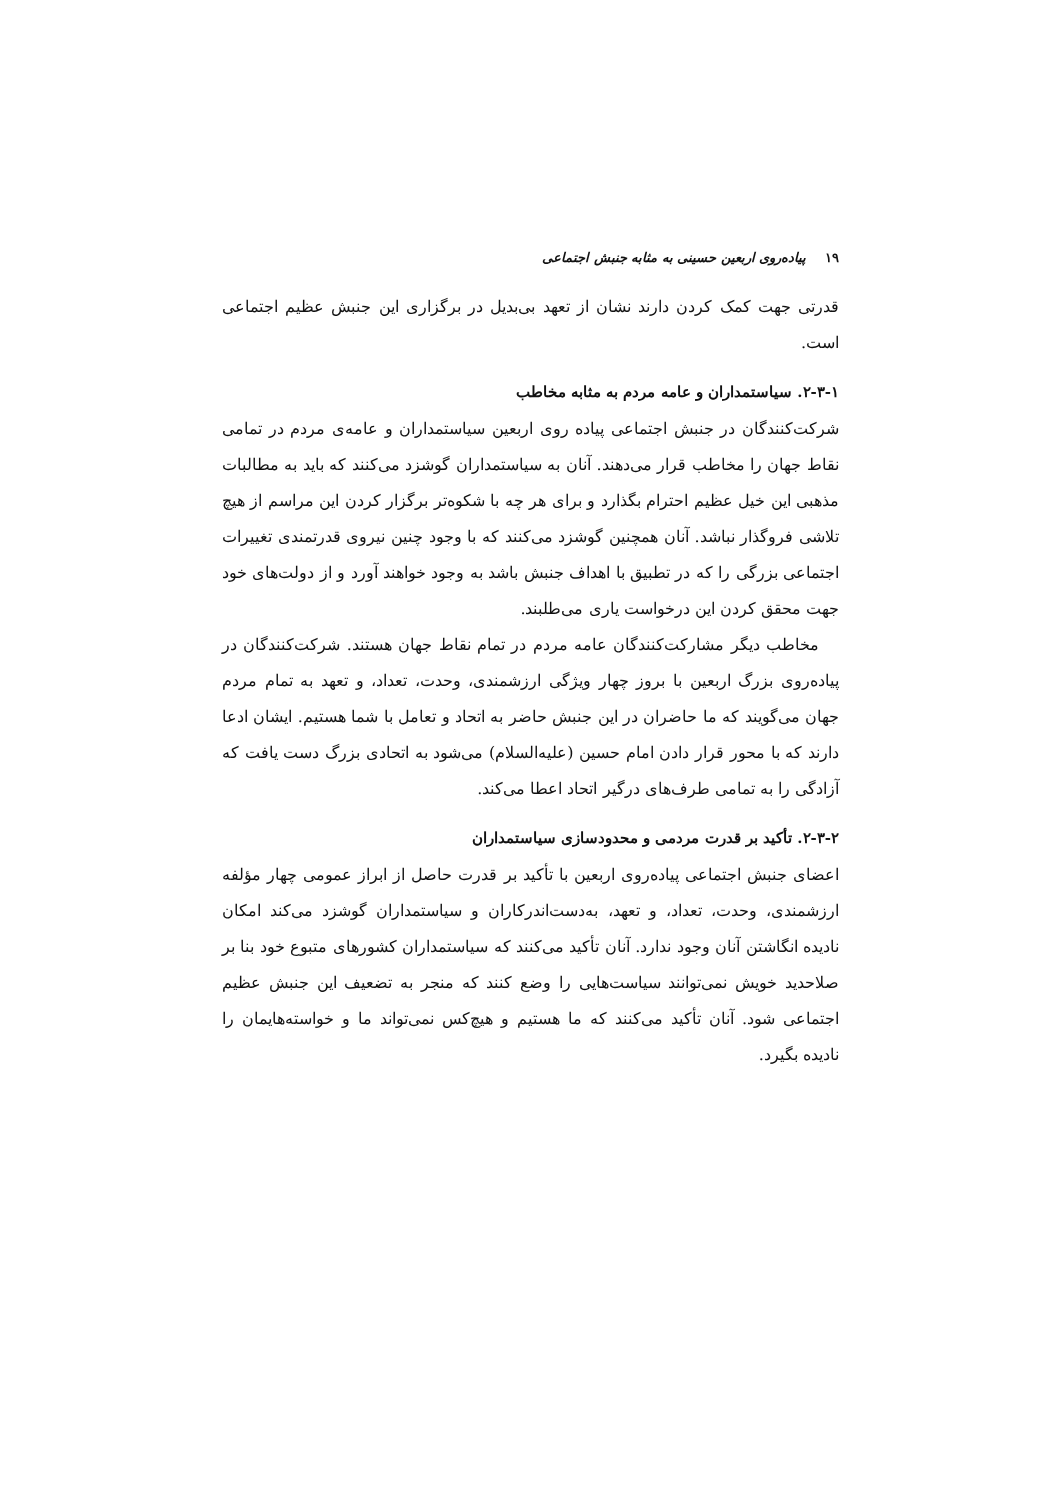۱۹ پیاده‌روی اربعین حسینی به مثابه جنبش اجتماعی
قدرتی جهت کمک کردن دارند نشان از تعهد بی‌بدیل در برگزاری این جنبش عظیم اجتماعی است.
۲-۳-۱. سیاستمداران و عامه مردم به مثابه مخاطب
شرکت‌کنندگان در جنبش اجتماعی پیاده روی اربعین سیاستمداران و عامه‌ی مردم در تمامی نقاط جهان را مخاطب قرار می‌دهند. آنان به سیاستمداران گوشزد می‌کنند که باید به مطالبات مذهبی این خیل عظیم احترام بگذارد و برای هر چه با شکوه‌تر برگزار کردن این مراسم از هیچ تلاشی فروگذار نباشد. آنان همچنین گوشزد می‌کنند که با وجود چنین نیروی قدرتمندی تغییرات اجتماعی بزرگی را که در تطبیق با اهداف جنبش باشد به وجود خواهند آورد و از دولت‌های خود جهت محقق کردن این درخواست یاری می‌طلبند.
مخاطب دیگر مشارکت‌کنندگان عامه مردم در تمام نقاط جهان هستند. شرکت‌کنندگان در پیاده‌روی بزرگ اربعین با بروز چهار ویژگی ارزشمندی، وحدت، تعداد، و تعهد به تمام مردم جهان می‌گویند که ما حاضران در این جنبش حاضر به اتحاد و تعامل با شما هستیم. ایشان ادعا دارند که با محور قرار دادن امام حسین (علیه‌السلام) می‌شود به اتحادی بزرگ دست یافت که آزادگی را به تمامی طرف‌های درگیر اتحاد اعطا می‌کند.
۲-۳-۲. تأکید بر قدرت مردمی و محدودسازی سیاستمداران
اعضای جنبش اجتماعی پیاده‌روی اربعین با تأکید بر قدرت حاصل از ابراز عمومی چهار مؤلفه ارزشمندی، وحدت، تعداد، و تعهد، به‌دست‌اندرکاران و سیاستمداران گوشزد می‌کند امکان نادیده انگاشتن آنان وجود ندارد. آنان تأکید می‌کنند که سیاستمداران کشورهای متبوع خود بنا بر صلاحدید خویش نمی‌توانند سیاست‌هایی را وضع کنند که منجر به تضعیف این جنبش عظیم اجتماعی شود. آنان تأکید می‌کنند که ما هستیم و هیچ‌کس نمی‌تواند ما و خواسته‌هایمان را نادیده بگیرد.